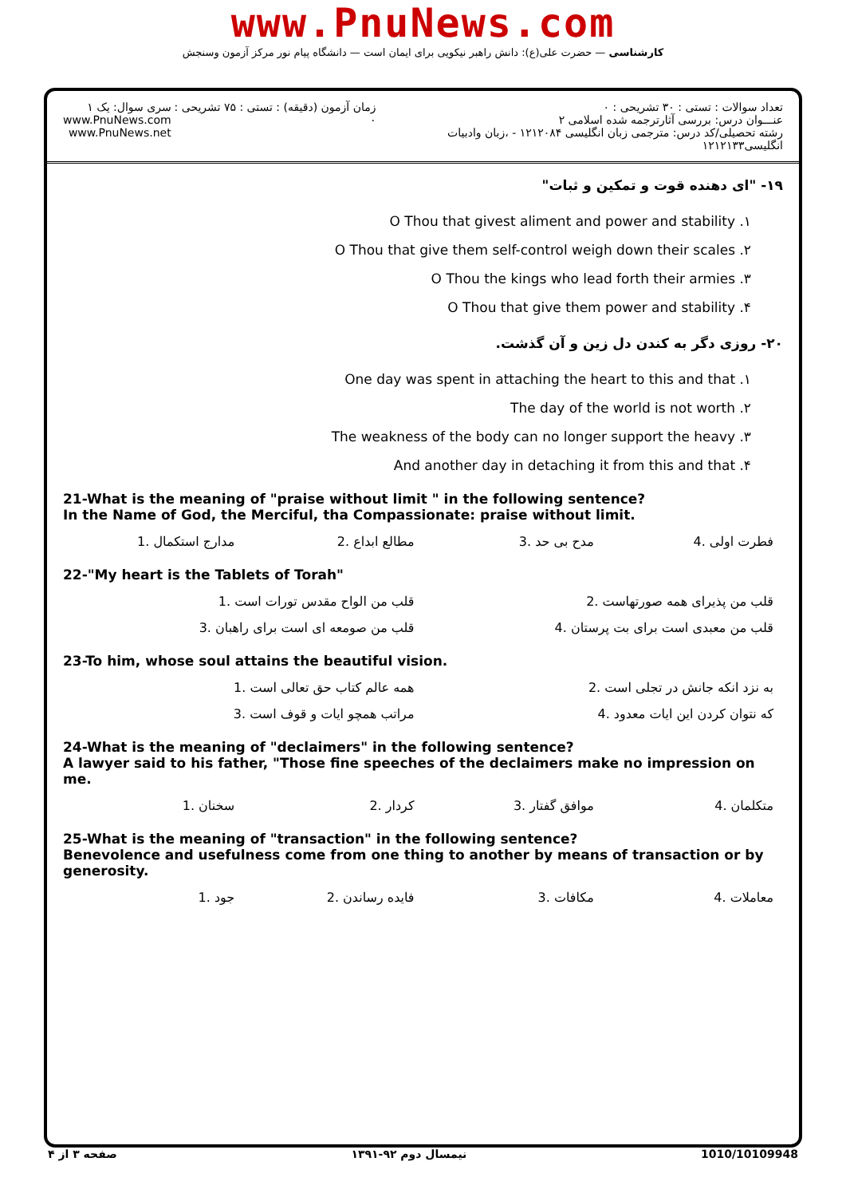www.PnuNews.com
کارشناسی — حضرت علی(ع): دانش راهبر نیکویی برای ایمان است — دانشگاه پیام نور مرکز آزمون وسنجش
تعداد سوالات : تستی : ۳۰ تشریحی : ۰
عنـــوان درس: بررسی آثارترجمه شده اسلامی ۲
رشته تحصیلی/کد درس: مترجمی زبان انگلیسی ۱۲۱۲۰۸۴ - ،زبان وادبیات انگلیسی۱۲۱۲۱۳۳
زمان آزمون (دقیقه) : تستی : ۷۵ تشریحی : ۰
سری سوال: یک ۱
www.PnuNews.com
www.PnuNews.net
۱۹- "ای دهنده قوت و تمکین و ثبات"
۱. O Thou that givest aliment and power and stability
۲. O Thou that give them self-control weigh down their scales
۳. O Thou the kings who lead forth their armies
۴. O Thou that give them power and stability
۲۰- روزی دگر به کندن دل زین و آن گذشت.
۱. One day was spent in attaching the heart to this and that
۲. The day of the world is not worth
۳. The weakness of the body can no longer support the heavy
۴. And another day in detaching it from this and that
21-What is the meaning of "praise without limit " in the following sentence?
In the Name of God, the Merciful, tha Compassionate: praise without limit.
| فطرت اولی .4 | مدح بی حد .3 | مطالع ابداع .2 | مدارج استکمال .1 |
22-"My heart is the Tablets of Torah"
| قلب من پذیرای همه صورتهاست .2 | قلب من الواح مقدس تورات است .1 |
| قلب من معبدی است برای بت پرستان .4 | قلب من صومعه ای است برای راهبان .3 |
23-To him, whose soul attains the beautiful vision.
| به نزد انکه جانش در تجلی است .2 | همه عالم کتاب حق تعالی است .1 |
| که نتوان کردن این ایات معدود .4 | مراتب همچو ایات و قوف است .3 |
24-What is the meaning of "declaimers" in the following sentence?
A lawyer said to his father, "Those fine speeches of the declaimers make no impression on me.
| متکلمان .4 | موافق گفتار .3 | کردار .2 | سخنان .1 |
25-What is the meaning of "transaction" in the following sentence?
Benevolence and usefulness come from one thing to another by means of transaction or by generosity.
| معاملات .4 | مکافات .3 | فایده رساندن .2 | جود .1 |
1010/10109948 نیمسال دوم ۹۲-۱۳۹۱ صفحه ۳ از ۴